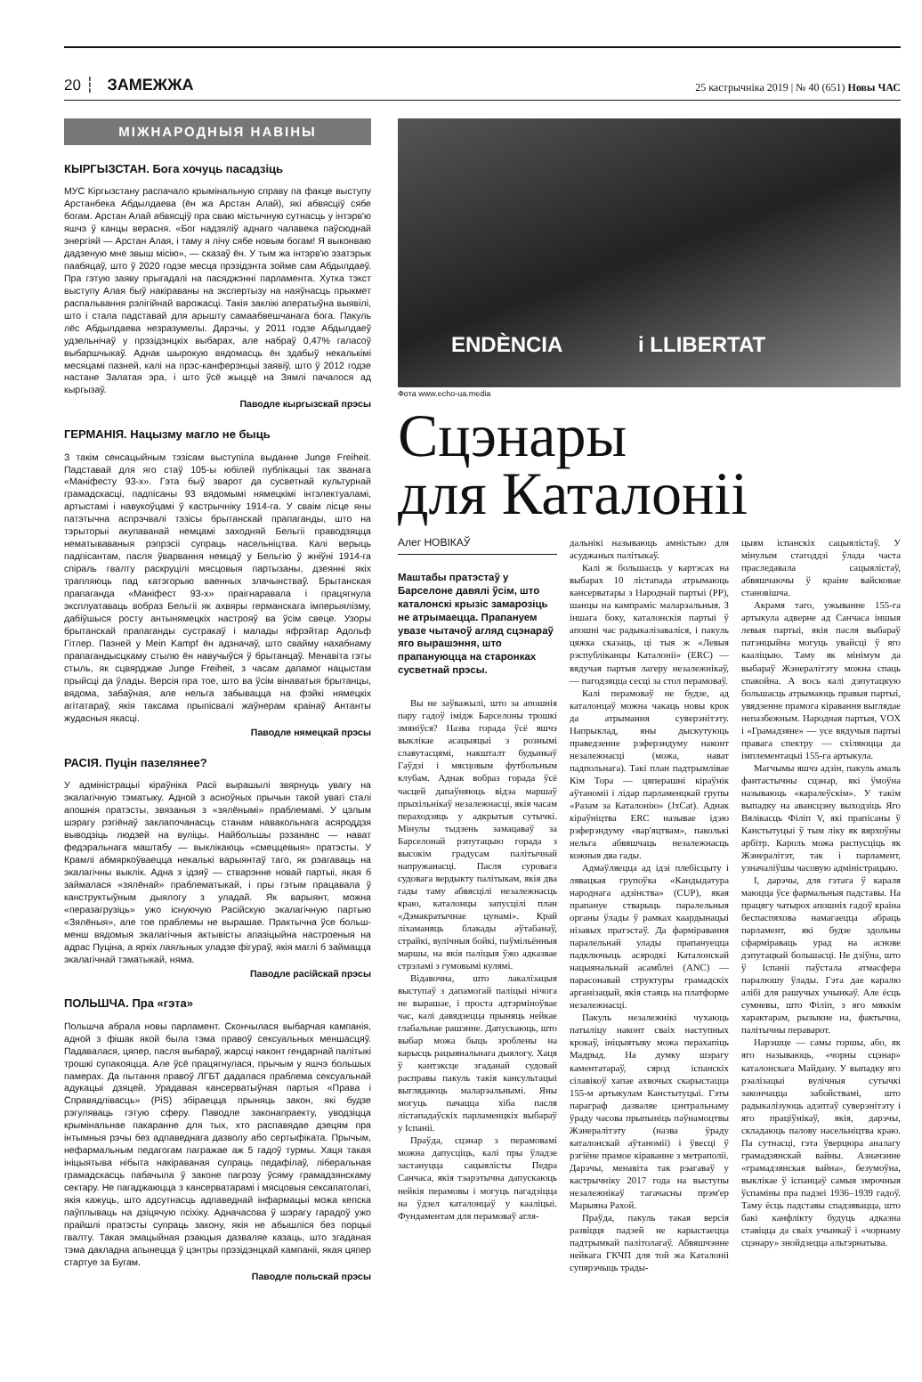20 ┆ ЗАМЕЖЖА
25 кастрычніка 2019 | № 40 (651) Новы ЧАС
МІЖНАРОДНЫЯ НАВІНЫ
КЫРГЫЗСТАН. Бога хочуць пасадзіць
МУС Кіргызстану распачало крымінальную справу па факце выступу Арстанбека Абдылдаева (ён жа Арстан Алай), які абвясціў сябе богам. Арстан Алай абвясціў пра сваю містычную сутнасць у інтэрв'ю яшчэ ў канцы верасня. «Бог надзяліў аднаго чалавека паўсюднай энергіяй — Арстан Алая, і таму я лічу сябе новым богам! Я выконваю дадзеную мне звыш місію», — сказаў ён. У тым жа інтэрв'ю эзатэрык паабяцаў, што ў 2020 годзе месца прэзідэнта зойме сам Абдылдаеў. Пра гэтую заяву прыгадалі на пасяджэнні парламента. Хутка тэкст выступу Алая быў накіраваны на экспертызу на наяўнасць прыкмет распальвання рэлігійнай варожасці. Такія заклікі аператыўна выявілі, што і стала падставай для арышту самаабвешчанага бога. Пакуль лёс Абдылдаева незразумелы. Дарэчы, у 2011 годзе Абдылдаеў удзельнічаў у прэзідэнцкіх выбарах, але набраў 0,47% галасоў выбаршчыкаў. Аднак шырокую вядомасць ён здабыў некалькімі месяцамі пазней, калі на прэс-канферэнцыі заявіў, што ў 2012 годзе настане Залатая эра, і што ўсё жыццё на Зямлі пачалося ад кыргызаў.
Паводле кыргызскай прэсы
ГЕРМАНІЯ. Нацызму магло не быць
З такім сенсацыйным тэзісам выступіла выданне Junge Freiheit. Падставай для яго стаў 105-ы юбілей публікацыі так званага «Маніфесту 93-х». Гэта быў зварот да сусветнай культурнай грамадскасці, падпісаны 93 вядомымі нямецкімі інтэлектуаламі, артыстамі і навукоўцамі ў кастрычніку 1914-га. У сваім лісце яны патэтычна аспрэчвалі тэзісы брытанскай прапаганды, што на тэрыторыі акупаванай немцамі заходняй Бельгіі праводзяцца нематываваныя рэпрэсіі супраць насельніцтва. Калі верыць падпісантам, пасля ўварвання немцаў у Бельгію ў жніўні 1914-га спіраль гвалту раскруцілі мясцовыя партызаны, дзеянні якіх трапляюць пад катэгорыю ваенных злачынстваў. Брытанская прапаганда «Маніфест 93-х» праігнаравала і працягнула эксплуатаваць вобраз Бельгіі як ахвяры германскага імперыялізму, дабіўшыся росту антынямецкіх настрояў ва ўсім свеце. Узоры брытанскай прапаганды сустракаў і малады яфрэйтар Адольф Гітлер. Пазней у Mein Kampf ён адзначаў, што свайму нахабнаму прапагандысцкаму стылю ён навучыўся ў брытанцаў. Менавіта гэты стыль, як сцвярджае Junge Freiheit, з часам дапамог нацыстам прыйсці да ўлады. Версія пра тое, што ва ўсім вінаватыя брытанцы, вядома, забаўная, але нельга забывацца на фэйкі нямецкіх агітатараў, якія таксама прыпісвалі жаўнерам краінаў Антанты жудасныя якасці.
Паводле нямецкай прэсы
РАСІЯ. Пуцін пазелянее?
У адміністрацыі кіраўніка Расіі вырашылі звярнуць увагу на экалагічную тэматыку. Адной з асноўных прычын такой увагі сталі апошнія пратэсты, звязаныя з «зялёнымі» праблемамі. У цэлым шэрагу рэгіёнаў заклапочанасць станам навакольнага асяроддзя выводзіць людзей на вуліцы. Найбольшы рэзананс — нават федэральнага маштабу — выклікаюць «смеццевыя» пратэсты. У Крамлі абмяркоўваецца некалькі варыянтаў таго, як рэагаваць на экалагічны выклік. Адна з ідэяў — стварэнне новай партыі, якая б займалася «зялёнай» праблематыкай, і пры гэтым працавала ў канструктыўным дыялогу з уладай. Як варыянт, можна «перазагрузіць» ужо існуючую Расійскую экалагічную партыю «Зялёныя», але тое праблемы не вырашае. Практычна ўсе больш-менш вядомыя экалагічныя актывісты апазіцыйна настроеныя на адрас Пуціна, а яркіх лаяльных уладзе фігураў, якія маглі б займацца экалагічнай тэматыкай, няма.
Паводле расійскай прэсы
ПОЛЬШЧА. Пра «гэта»
Польшча абрала новы парламент. Скончылася выбарчая кампанія, адной з фішак якой была тэма правоў сексуальных меншасцяў. Падавалася, цяпер, пасля выбараў, жарсці наконт гендарнай палітыкі трошкі супакояцца. Але ўсё працягнулася, прычым у яшчэ большых памерах. Да пытання правоў ЛГБТ дадалася праблема сексуальнай адукацыі дзяцей. Урадавая кансерватыўная партыя «Права і Справядлівасць» (PiS) збіраецца прыняць закон, які будзе рэгуляваць гэтую сферу. Паводле законапраекту, уводзіцца крымінальнае пакаранне для тых, хто распавядае дзецям пра інтымныя рэчы без адпаведнага дазволу або сертыфіката. Прычым, нефармальным педагогам пагражае аж 5 гадоў турмы. Хаця такая ініцыятыва нібыта накіраваная супраць педафілаў, ліберальная грамадскасць пабачыла ў законе пагрозу ўсяму грамадзянскаму сектару. Не пагаджаюцца з кансерватарамі і мясцовыя сексапатолагі, якія кажуць, што адсутнасць адпаведнай інфармацыі можа кепска паўплываць на дзіцячую псіхіку. Адначасова ў шэрагу гарадоў ужо прайшлі пратэсты супраць закону, якія не абышліся без порцыі гвалту. Такая эмацыйная рэакцыя дазваляе казаць, што згаданая тэма дакладна апынецца ў цэнтры прэзідэнцкай кампаніі, якая цяпер стартуе за Бугам.
Паводле польскай прэсы
ENDÈNCIA i LLIBERTAT
Фота www.echo-ua.media
Сцэнары
для Каталоніі
Алег НОВІКАЎ
Маштабы пратэстаў у Барселоне давялі ўсім, што каталонскі крызіс замарозіць не атрымаецца. Прапануем увазе чытачоў агляд сцэнараў яго вырашэння, што прапануюцца на старонках сусветнай прэсы.
Вы не заўважылі, што за апошнія пару гадоў імідж Барселоны трошкі змяніўся? Назва горада ўсё яшчэ выклікае асацыяцыі з рознымі славутасцямі, накшталт будынкаў Гаўдзі і мясцовым футбольным клубам. Аднак вобраз горада ўсё часцей дапаўняюць відэа маршаў прыхільнікаў незалежнасці, якія часам пераходзяць у адкрытыя сутычкі. Мінулы тыдзень замацаваў за Барселонай рэпутацыю горада з высокім градусам палітычнай напружанасці. Пасля суровага судовага вердыкту палітыкам, якія два гады таму абвясцілі незалежнасць краю, каталонцы запусцілі план «Дэмакратычнае цунамі». Край ліхаманяць блакады аўтабанаў, страйкі, вулічныя бойкі, паўмільённыя маршы, на якія паліцыя ўжо адказвае стрэламі з гумовымі кулямі.
Відавочна, што лакалізацыя выступаў з дапамогай паліцыі нічога не вырашае, і проста адтэрміноўвае час, калі давядзецца прыняць нейкае глабальнае рашэнне. Дапускаюць, што выбар можа быць зроблены на карысць рацыянальнага дыялогу. Хаця ў кантэксце згаданай судовай расправы пакуль такія кансультацыі выглядаюць маларэальнымі. Яны могуць пачацца хіба пасля лістападаўскіх парламенцкіх выбараў у Іспаніі.
Праўда, сцэнар з перамовамі можна дапусціць, калі пры ўладзе застануцца сацыялісты Педра Санчаса, якія тэарэтычна дапускаюць нейкія перамовы і могуць пагадзіцца на ўдзел каталонцаў у кааліцыі. Фундаментам для перамоваў агля-
дальнікі называюць амністыю для асуджаных палітыкаў.
Калі ж большасць у картэсах на выбарах 10 лістапада атрымаюць кансерватары з Народнай партыі (PP), шанцы на кампраміс маларэальныя. З іншага боку, каталонскія партыі ў апошні час радыкалізаваліся, і пакуль цяжка сказаць, ці тыя ж «Левыя рэспубліканцы Каталоніі» (ERC) — вядучая партыя лагеру незалежнікаў, — пагодзяцца сесці за стол перамоваў.
Калі перамоваў не будзе, ад каталонцаў можна чакаць новы крок да атрымання суверэнітэту. Напрыклад, яны дыскутуюць праведзенне рэферэндуму наконт незалежнасці (можа, нават падпольнага). Такі план падтрымлівае Кім Тора — цяперашні кіраўнік аўтаноміі і лідар парламенцкай групы «Разам за Каталонію» (JxCat). Аднак кіраўніцтва ERC называе ідэю рэферэндуму «вар'яцтвам», паколькі нельга абвяшчаць незалежнасць кожныя два гады.
Адмаўляецца ад ідэі плебісцыту і лявацкая групоўка «Кандыдатура народнага адзінства» (CUP), якая прапануе стварыць паралельныя органы ўлады ў рамках каардынацыі нізавых пратэстаў. Да фарміравання паралельнай улады прапануецца падключыць асяродкі Каталонскай нацыянальнай асамблеі (ANC) — парасонавай структуры грамадскіх арганізацый, якія стаяць на платформе незалежнасці.
Пакуль незалежнікі чухаюць патыліцу наконт сваіх наступных крокаў, ініцыятыву можа перахапіць Мадрыд. На думку шэрагу каментатараў, сярод іспанскіх сілавікоў хапае ахвочых скарыстацца 155-м артыкулам Канстытуцыі. Гэты параграф дазваляе цэнтральнаму ўраду часова прыпыніць паўнамоцтвы Жэнералітэту (назва ўраду каталонскай аўтаноміі) і ўвесці ў рэгіёне прамое кіраванне з метраполіі. Дарэчы, менавіта так рэагаваў у кастрычніку 2017 года на выступы незалежнікаў тагачасны прэм'ер Марыяна Рахой.
Праўда, пакуль такая версія развіцця падзей не карыстаецца падтрымкай палітолагаў. Абвяшчэнне нейкага ГКЧП для той жа Каталоніі супярэчыць трады-
цыям іспанскіх сацыялістаў. У мінулым стагоддзі ўлада часта праследавала сацыялістаў, абвяшчаючы ў краіне вайсковае становішча.
Акрамя таго, ужыванне 155-га артыкула адверне ад Санчаса іншыя левыя партыі, якія пасля выбараў патэнцыйна могуць увайсці ў яго кааліцыю. Таму як мінімум да выбараў Жэнералітэту можна спаць спакойна. А вось калі дэпутацкую большасць атрымаюць правыя партыі, увядзенне прамога кіравання выглядае непазбежным. Народная партыя, VOX і «Грамадзяне» — усе вядучыя партыі правага спектру — схіляюцца да імплементацыі 155-га артыкула.
Магчымы яшчэ адзін, пакуль амаль фантастычны сцэнар, які ўмоўна называюць «каралеўскім». У такім выпадку на авансцэну выходзіць Яго Вялікасць Філіп V, які прапісаны ў Канстытуцыі ў тым ліку як вярхоўны арбітр. Кароль можа распусціць як Жэнералітэт, так і парламент, узначаліўшы часовую адміністрацыю.
І, дарэчы, для гэтага ў караля маюцца ўсе фармальныя падставы. На працягу чатырох апошніх гадоў краіна беспаспяхова намагаецца абраць парламент, які будзе здольны сфарміраваць урад на аснове дэпутацкай большасці. Не дзіўна, што ў Іспаніі паўстала атмасфера паралюшу ўлады. Гэта дае каралю алібі для рашучых учынкаў. Але ёсць сумневы, што Філіп, з яго мяккім характарам, рызыкне на, фактычна, палітычны пераварот.
Нарэшце — самы горшы, або, як яго называюць, «чорны сцэнар» каталонскага Майдану. У выпадку яго рэалізацыі вулічныя сутычкі закончацца забойствамі, што радыкалізуюць адэптаў суверэнітэту і яго праціўнікаў, якія, дарэчы, складаюць палову насельніцтва краю. Па сутнасці, гэта ўверцюра аналагу грамадзянскай вайны. Азначэнне «грамадзянская вайна», безумоўна, выклікае ў іспанцаў самыя змрочныя ўспаміны пра падзеі 1936–1939 гадоў. Таму ёсць падставы спадзявацца, што бакі канфлікту будуць адказна ставіцца да сваіх учынкаў і «чорнаму сцэнару» знойдзецца альтэрнатыва.